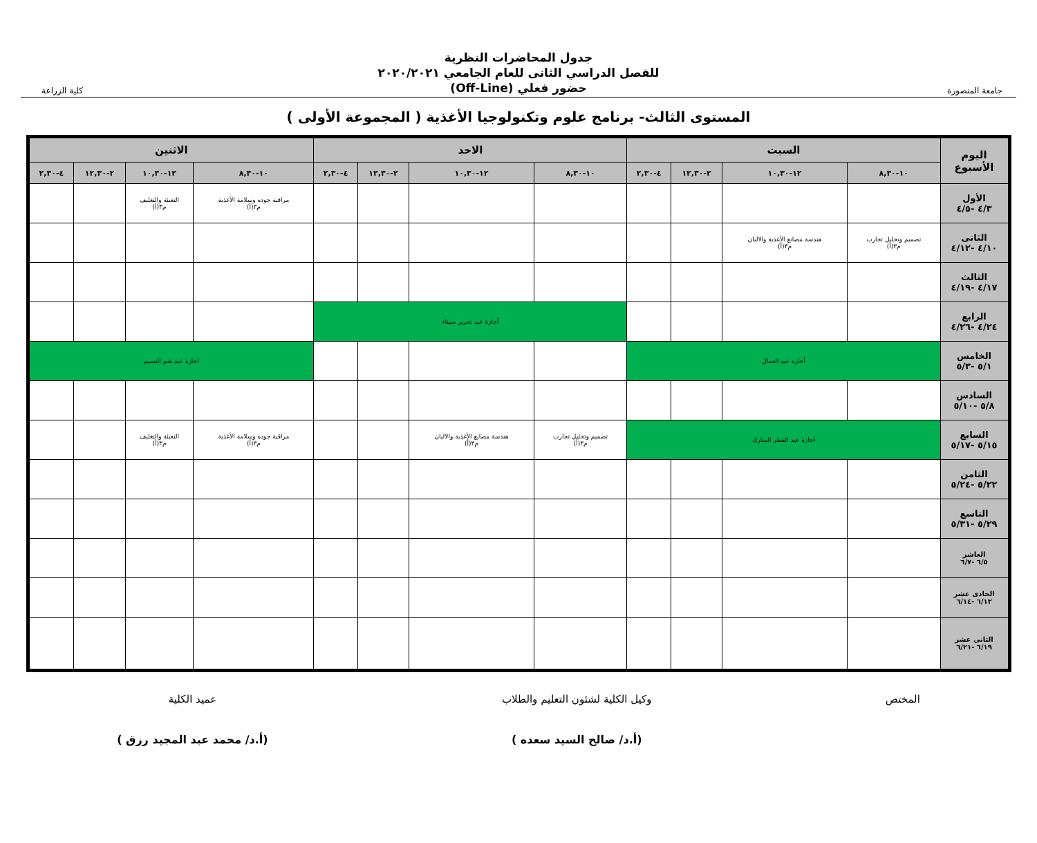جامعة المنصورة
جدول المحاضرات النظرية
للفصل الدراسي الثانى للعام الجامعي ٢٠٢٠/٢٠٢١
حضور فعلي (Off-Line)
كلية الزراعة
المستوى الثالث- برنامج علوم وتكنولوجيا الأغذية ( المجموعة الأولى )
| اليوم الأسبوع | السبت | | | | الاحد | | | | الاثنين | | | |
| --- | --- | --- | --- | --- | --- | --- | --- | --- | --- | --- | --- | --- |
| | ١٠-٨,٣٠ | ١٢-١٠,٣٠ | ٢-١٢,٣٠ | ٤-٢,٣٠ | ١٠-٨,٣٠ | ١٢-١٠,٣٠ | ٢-١٢,٣٠ | ٤-٢,٣٠ | ١٠-٨,٣٠ | ١٢-١٠,٣٠ | ٢-١٢,٣٠ | ٤-٢,٣٠ |
| الأول ٤/٣ -٤/٥ | | | | | | | | | مراقبة جوده وسلامة الأغذية م٣(أ) | التعبئة والتغليف م٣(أ) | | |
| الثانى ٤/١٠ -٤/١٢ | تصميم وتحليل تجارب م٣(أ) | هندسة مصانع الأغذية والالبان م٣(أ) | | | | | | | | | | |
| الثالث ٤/١٧ -٤/١٩ | | | | | | | | | | | | |
| الرابع ٤/٢٤ -٤/٢٦ | | | | | أجازة عيد تحرير سيناء | | | | | | | |
| الخامس ٥/١ -٥/٣ | أجازة عيد العمال | | | | | | | | أجازة عيد شم النسيم | | | |
| السادس ٥/٨ -٥/١٠ | | | | | | | | | | | | |
| السابع ٥/١٥ -٥/١٧ | أجازة عيد الفطر المبارك | | | | تصميم وتحليل تجارب م٣(أ) | هندسة مصانع الأغذية والالبان م٣(أ) | | | مراقبة جوده وسلامة الأغذية م٣(أ) | التعبئة والتغليف م٣(أ) | | |
| الثامن ٥/٢٢ -٥/٢٤ | | | | | | | | | | | | |
| التاسع ٥/٢٩ -٥/٣١ | | | | | | | | | | | | |
| العاشر ٦/٥ -٦/٧ | | | | | | | | | | | | |
| الحادى عشر ٦/١٢ -٦/١٤ | | | | | | | | | | | | |
| الثانى عشر ٦/١٩ -٦/٢١ | | | | | | | | | | | | |
المختص وكيل الكلية لشئون التعليم والطلاب
(أ.د/ صالح السيد سعده )
عميد الكلية
(أ.د/ محمد عبد المجيد رزق )